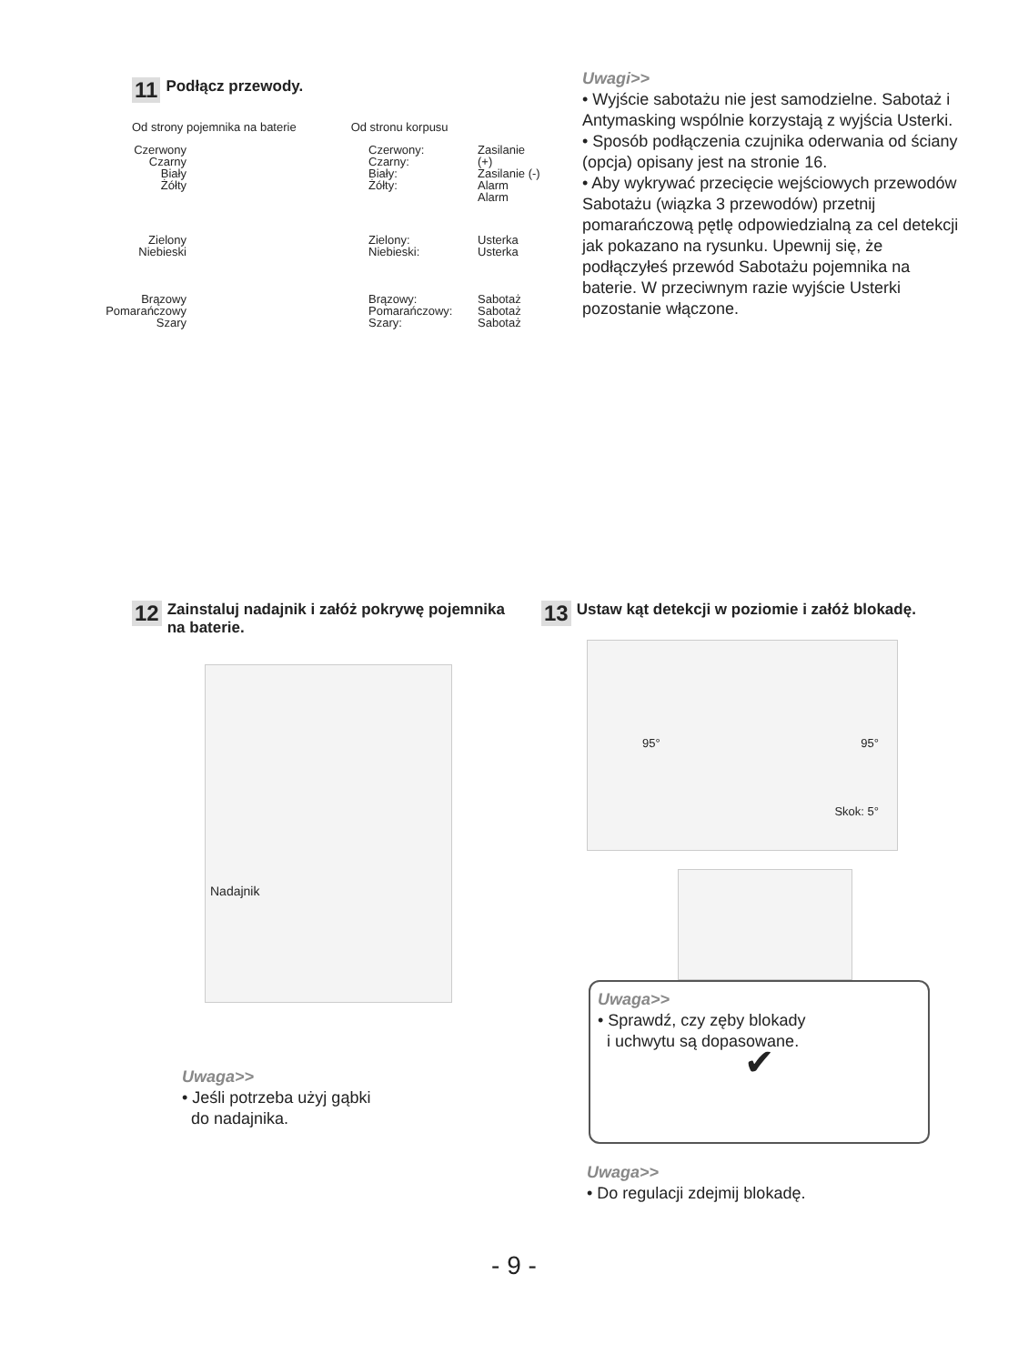11 Podłącz przewody.
Od strony pojemnika na baterie Od stronu korpusu
Czerwony
Czarny
Biały
Żółty
Czerwony:
Czarny:
Biały:
Żółty:
Zasilanie (+)
Zasilanie (-)
Alarm
Alarm
Zielony
Niebieski
Zielony:
Niebieski:
Usterka
Usterka
Brązowy
Pomarańczowy
Szary
Brązowy:
Pomarańczowy:
Szary:
Sabotaż
Sabotaż
Sabotaż
Uwagi>>
• Wyjście sabotażu nie jest samodzielne. Sabotaż i Antymasking wspólnie korzystają z wyjścia Usterki.
• Sposób podłączenia czujnika oderwania od ściany (opcja) opisany jest na stronie 16.
• Aby wykrywać przecięcie wejściowych przewodów Sabotażu (wiązka 3 przewodów) przetnij pomarańczową pętlę odpowiedzialną za cel detekcji jak pokazano na rysunku. Upewnij się, że podłączyłeś przewód Sabotażu pojemnika na baterie. W przeciwnym razie wyjście Usterki pozostanie włączone.
12 Zainstaluj nadajnik i załóż pokrywę pojemnika na baterie.
Nadajnik
Uwaga>>
• Jeśli potrzeba użyj gąbki
do nadajnika.
13 Ustaw kąt detekcji w poziomie i załóż blokadę.
95° 95°
Skok: 5°
Uwaga>>
• Sprawdź, czy zęby blokady
i uchwytu są dopasowane.
✔
Uwaga>>
• Do regulacji zdejmij blokadę.
- 9 -